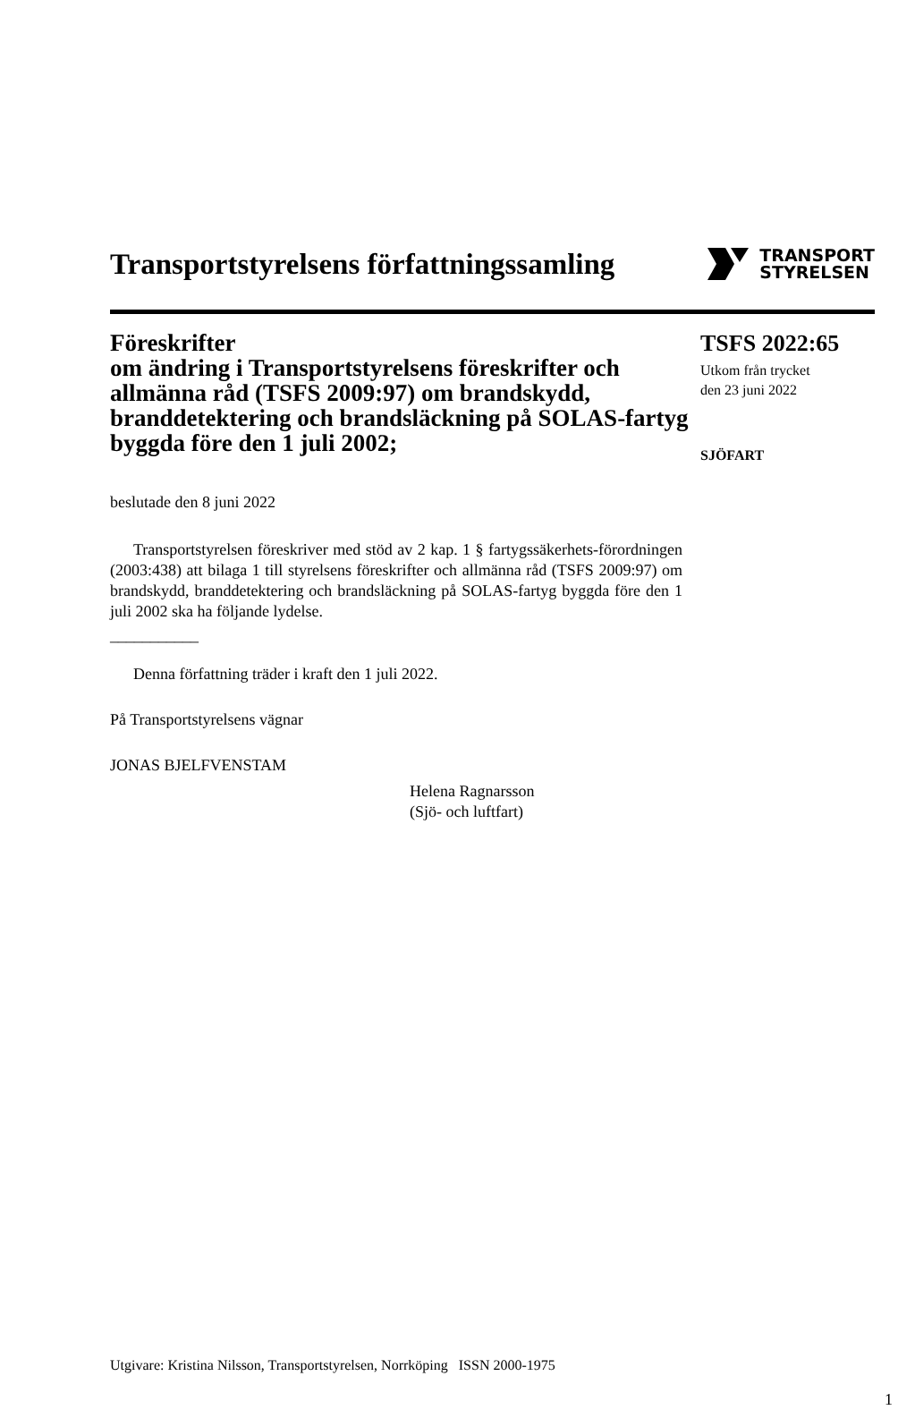Transportstyrelsens författningssamling
TRANSPORT
STYRELSEN
Föreskrifter
om ändring i Transportstyrelsens föreskrifter och allmänna råd (TSFS 2009:97) om brandskydd, branddetektering och brandsläckning på SOLAS-fartyg byggda före den 1 juli 2002;
TSFS 2022:65
Utkom från trycket
den 23 juni 2022
SJÖFART
beslutade den 8 juni 2022
Transportstyrelsen föreskriver med stöd av 2 kap. 1 § fartygssäkerhets-förordningen (2003:438) att bilaga 1 till styrelsens föreskrifter och allmänna råd (TSFS 2009:97) om brandskydd, branddetektering och brandsläckning på SOLAS-fartyg byggda före den 1 juli 2002 ska ha följande lydelse.
___________
Denna författning träder i kraft den 1 juli 2022.
På Transportstyrelsens vägnar
JONAS BJELFVENSTAM
Helena Ragnarsson
(Sjö- och luftfart)
Utgivare: Kristina Nilsson, Transportstyrelsen, Norrköping ISSN 2000-1975
1